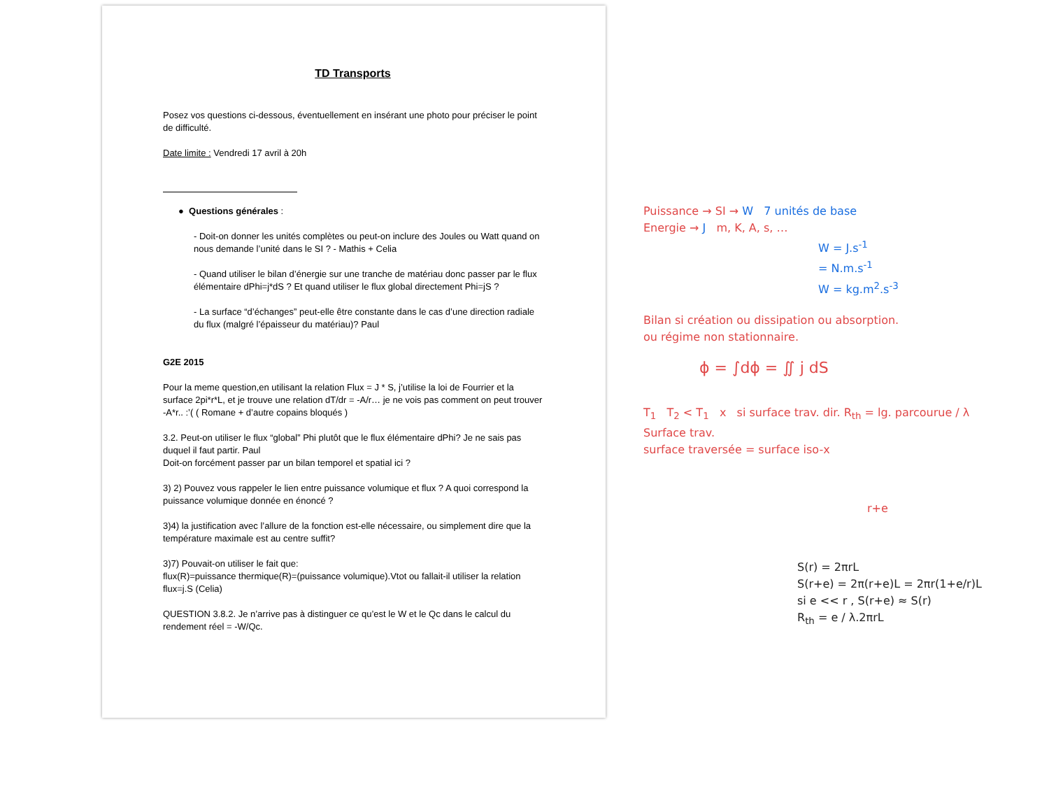TD Transports
Posez vos questions ci-dessous, éventuellement en insérant une photo pour préciser le point de difficulté.
Date limite : Vendredi 17 avril à 20h
● Questions générales :
- Doit-on donner les unités complètes ou peut-on inclure des Joules ou Watt quand on nous demande l’unité dans le SI ? - Mathis + Celia
- Quand utiliser le bilan d’énergie sur une tranche de matériau donc passer par le flux élémentaire dPhi=j*dS ? Et quand utiliser le flux global directement Phi=jS ?
- La surface “d’échanges” peut-elle être constante dans le cas d’une direction radiale du flux (malgré l’épaisseur du matériau)? Paul
G2E 2015
Pour la meme question,en utilisant la relation Flux = J * S, j’utilise la loi de Fourrier et la surface 2pi*r*L, et je trouve une relation dT/dr = -A/r… je ne vois pas comment on peut trouver -A*r.. :’( ( Romane + d’autre copains bloqués )
3.2. Peut-on utiliser le flux “global” Phi plutôt que le flux élémentaire dPhi? Je ne sais pas duquel il faut partir. Paul
Doit-on forcément passer par un bilan temporel et spatial ici ?
3) 2) Pouvez vous rappeler le lien entre puissance volumique et flux ? A quoi correspond la puissance volumique donnée en énoncé ?
3)4) la justification avec l’allure de la fonction est-elle nécessaire, ou simplement dire que la température maximale est au centre suffit?
3)7) Pouvait-on utiliser le fait que:
flux(R)=puissance thermique(R)=(puissance volumique).Vtot ou fallait-il utiliser la relation flux=j.S (Celia)
QUESTION 3.8.2. Je n’arrive pas à distinguer ce qu’est le W et le Qc dans le calcul du rendement réel = -W/Qc.
Puissance → SI → W 7 unités de base
Energie → J m, K, A, s, …
W = J.s<sup>-1</sup>
= N.m.s<sup>-1</sup>
W = kg.m<sup>2</sup>.s<sup>-3</sup>
Bilan si création ou dissipation ou absorption.
ou régime non stationnaire.
ϕ = ∫dϕ = ∬ j dS
T<sub>1</sub> T<sub>2</sub> < T<sub>1</sub> x si surface trav. dir. R<sub>th</sub> = lg. parcourue / λ Surface trav.
surface traversée = surface iso-x
r+e
S(r) = 2πrL
S(r+e) = 2π(r+e)L = 2πr(1+e/r)L
si e << r , S(r+e) ≈ S(r)
R<sub>th</sub> = e / λ.2πrL